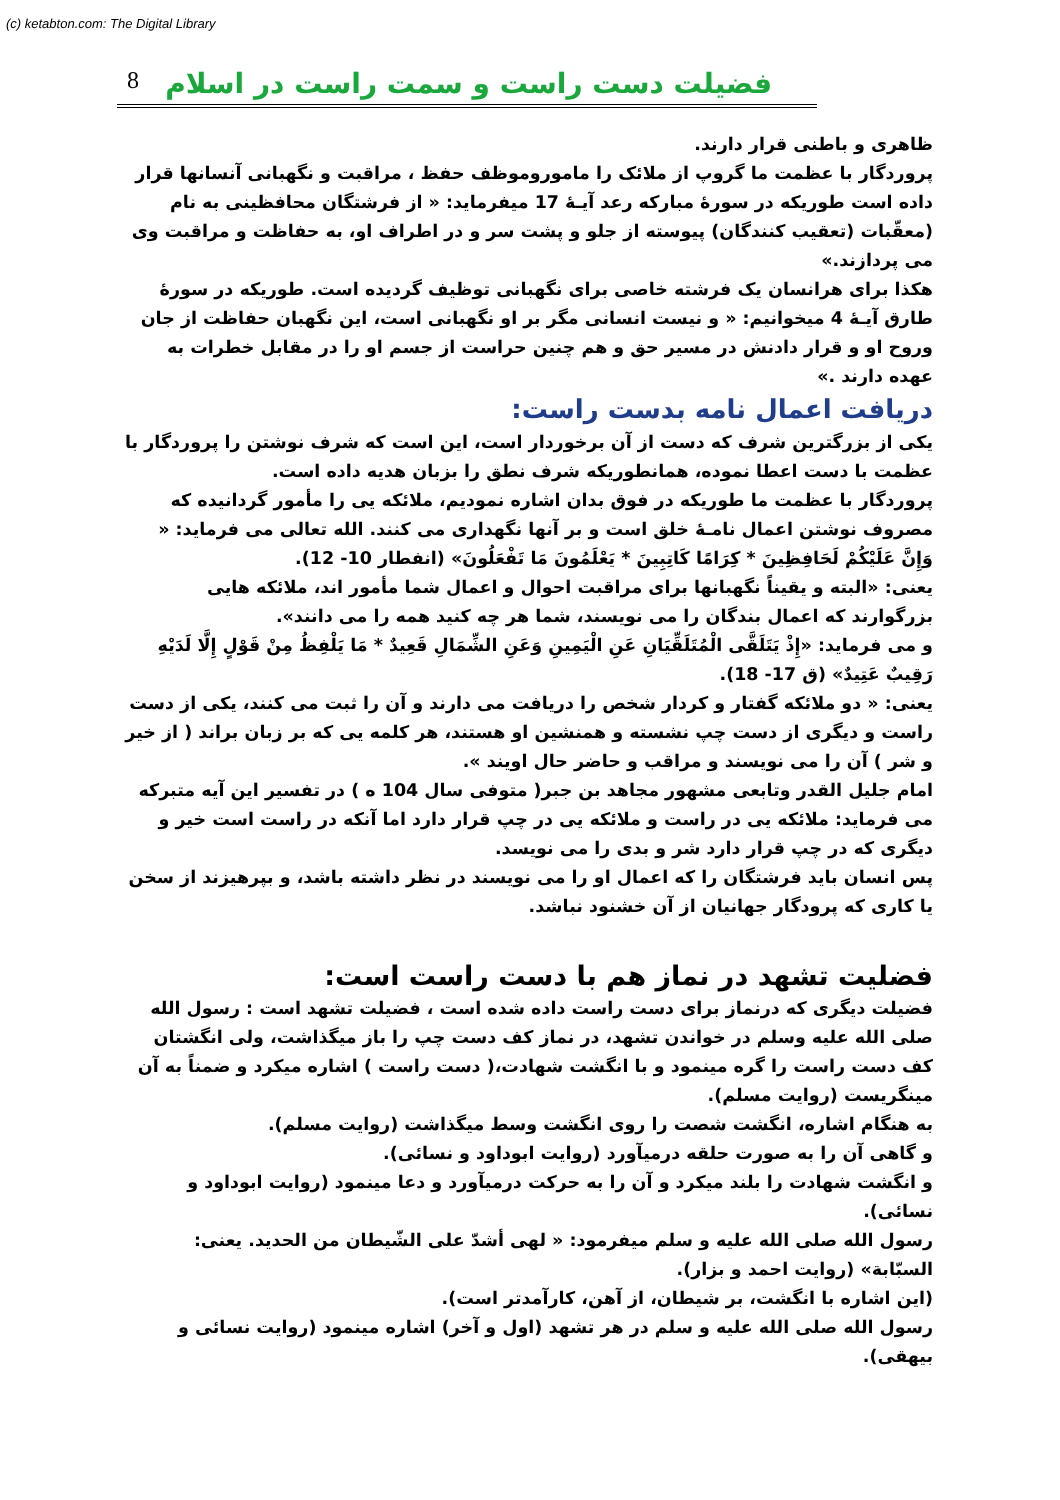(c) ketabton.com: The Digital Library
8 فضیلت دست راست و سمت راست در اسلام
ظاهری و باطنی قرار دارند.
پروردگار با عظمت ما گروپ از ملائک را ماموروموظف حفظ ، مراقبت و نگهبانی آنسانها قرار داده است طوریکه در سورۀ مبارکه رعد آیـۀ 17 میفرماید: « از فرشتگان محافظینی به نام (معقّبات (تعقیب کنندگان) پیوسته از جلو و پشت سر و در اطراف او، به حفاظت و مراقبت وی می پردازند.»
هکذا برای هرانسان یک فرشته خاصی برای نگهبانی توظیف گردیده است. طوریکه در سورۀ طارق آیـۀ 4 میخوانیم: « و نیست انسانی مگر بر او نگهبانی است، این نگهبان حفاظت از جان وروح او و قرار دادنش در مسیر حق و هم چنین حراست از جسم او را در مقابل خطرات به عهده دارند .»
دریافت اعمال نامه بدست راست:
یکی از بزرگترین شرف که دست از آن برخوردار است، این است که شرف نوشتن را پروردگار با عظمت با دست اعطا نموده، همانطوریکه شرف نطق را بزبان هدیه داده است.
پروردگار با عظمت ما طوریکه در فوق بدان اشاره نمودیم، ملائکه یی را مأمور گردانیده که مصروف نوشتن اعمال نامـۀ خلق است و بر آنها نگهداری می کنند. الله تعالی می فرماید: « وَإِنَّ عَلَيْكُمْ لَحَافِظِينَ * كِرَامًا كَاتِبِينَ * يَعْلَمُونَ مَا تَفْعَلُونَ» (انفطار 10- 12).
یعنی: «البته و یقیناً نگهبانها برای مراقبت احوال و اعمال شما مأمور اند، ملائکه هایی بزرگوارند که اعمال بندگان را می نویسند، شما هر چه کنید همه را می دانند».
و می فرماید: «إِذْ يَتَلَقَّى الْمُتَلَقِّيَانِ عَنِ الْيَمِينِ وَعَنِ الشِّمَالِ قَعِيدٌ * مَا يَلْفِظُ مِنْ قَوْلٍ إِلَّا لَدَيْهِ رَقِيبٌ عَتِيدٌ» (ق 17- 18).
یعنی: « دو ملائکه گفتار و کردار شخص را دریافت می دارند و آن را ثبت می کنند، یکی از دست راست و دیگری از دست چپ نشسته و همنشین او هستند، هر کلمه یی که بر زبان براند ( از خیر و شر ) آن را می نویسند و مراقب و حاضر حال اویند ».
امام جلیل القدر وتابعی مشهور مجاهد بن جبر( متوفی سال 104 ه ) در تفسیر این آیه متبرکه می فرماید: ملائکه یی در راست و ملائکه یی در چپ قرار دارد اما آنکه در راست است خیر و دیگری که در چپ قرار دارد شر و بدی را می نویسد.
پس انسان باید فرشتگان را که اعمال او را می نویسند در نظر داشته باشد، و بپرهیزند از سخن یا کاری که پرودگار جهانیان از آن خشنود نباشد.
فضلیت تشهد در نماز هم با دست راست است:
فضیلت دیگری که درنماز برای دست راست داده شده است ، فضیلت تشهد است : رسول الله صلی الله علیه وسلم در خواندن تشهد، در نماز کف دست چپ را باز میگذاشت، ولی انگشتان کف دست راست را گره مینمود و با انگشت شهادت،( دست راست ) اشاره میکرد و ضمناً به آن مینگریست (روایت مسلم).
به هنگام اشاره، انگشت شصت را روی انگشت وسط میگذاشت (روایت مسلم).
و گاهی آن را به صورت حلقه درمیآورد (روایت ابوداود و نسائی).
و انگشت شهادت را بلند میکرد و آن را به حرکت درمیآورد و دعا مینمود (روایت ابوداود و نسائی).
رسول الله صلی الله علیه و سلم میفرمود: « لهی أشدّ علی الشّیطان من الحدید. یعنی: السبّابة» (روایت احمد و بزار).
(این اشاره با انگشت، بر شیطان، از آهن، کارآمدتر است).
رسول الله صلی الله علیه و سلم در هر تشهد (اول و آخر) اشاره مینمود (روایت نسائی و بیهقی).